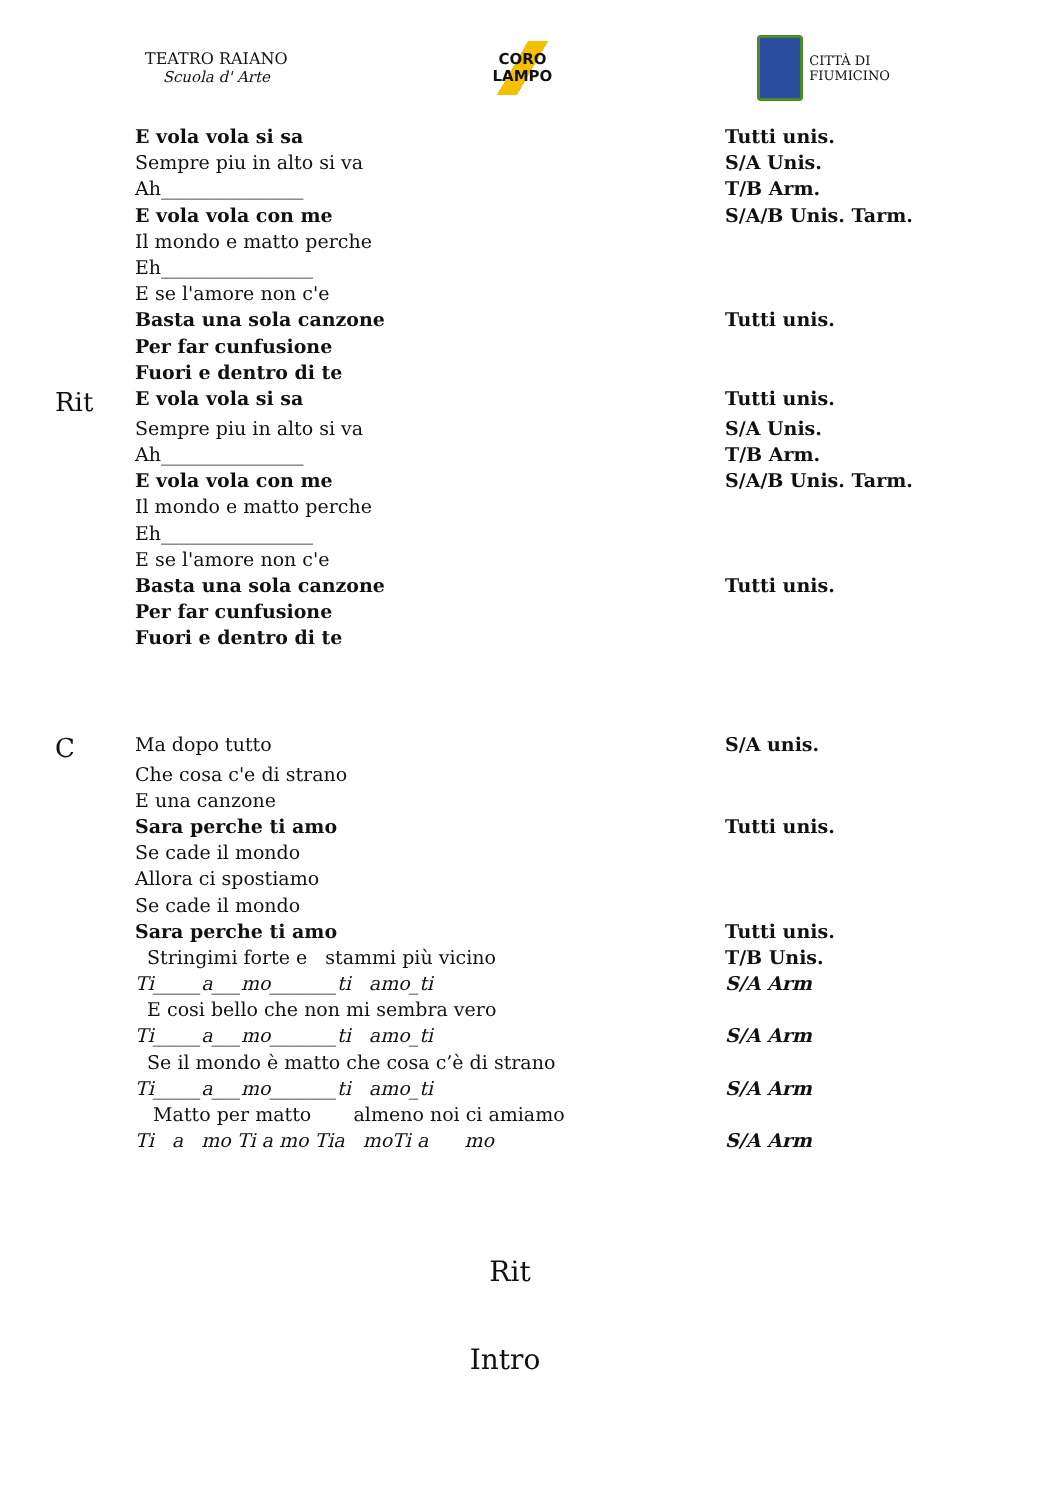TEATRO RAIANO
Scuola d' Arte
CORO
LAMPO
CITTÀ DI
FIUMICINO
| | E vola vola si sa | Tutti unis. |
| | Sempre piu in alto si va | S/A Unis. |
| | Ah_______________ | T/B Arm. |
| | E vola vola con me | S/A/B Unis. Tarm. |
| | Il mondo e matto perche | |
| | Eh________________ | |
| | E se l'amore non c'e | |
| | Basta una sola canzone | Tutti unis. |
| | Per far cunfusione | |
| | Fuori e dentro di te | |
| Rit | E vola vola si sa | Tutti unis. |
| | Sempre piu in alto si va | S/A Unis. |
| | Ah_______________ | T/B Arm. |
| | E vola vola con me | S/A/B Unis. Tarm. |
| | Il mondo e matto perche | |
| | Eh________________ | |
| | E se l'amore non c'e | |
| | Basta una sola canzone | Tutti unis. |
| | Per far cunfusione | |
| | Fuori e dentro di te | |
| C | Ma dopo tutto | S/A unis. |
| | Che cosa c'e di strano | |
| | E una canzone | |
| | Sara perche ti amo | Tutti unis. |
| | Se cade il mondo | |
| | Allora ci spostiamo | |
| | Se cade il mondo | |
| | Sara perche ti amo | Tutti unis. |
| | Stringimi forte e stammi più vicino | T/B Unis. |
| | Ti_____a___mo_______ti amo_ti | S/A Arm |
| | E cosi bello che non mi sembra vero | |
| | Ti_____a___mo_______ti amo_ti | S/A Arm |
| | Se il mondo è matto che cosa c’è di strano | |
| | Ti_____a___mo_______ti amo_ti | S/A Arm |
| | Matto per matto almeno noi ci amiamo | |
| | Ti a mo Ti a mo Tia moTi a mo | S/A Arm |
Rit
Intro